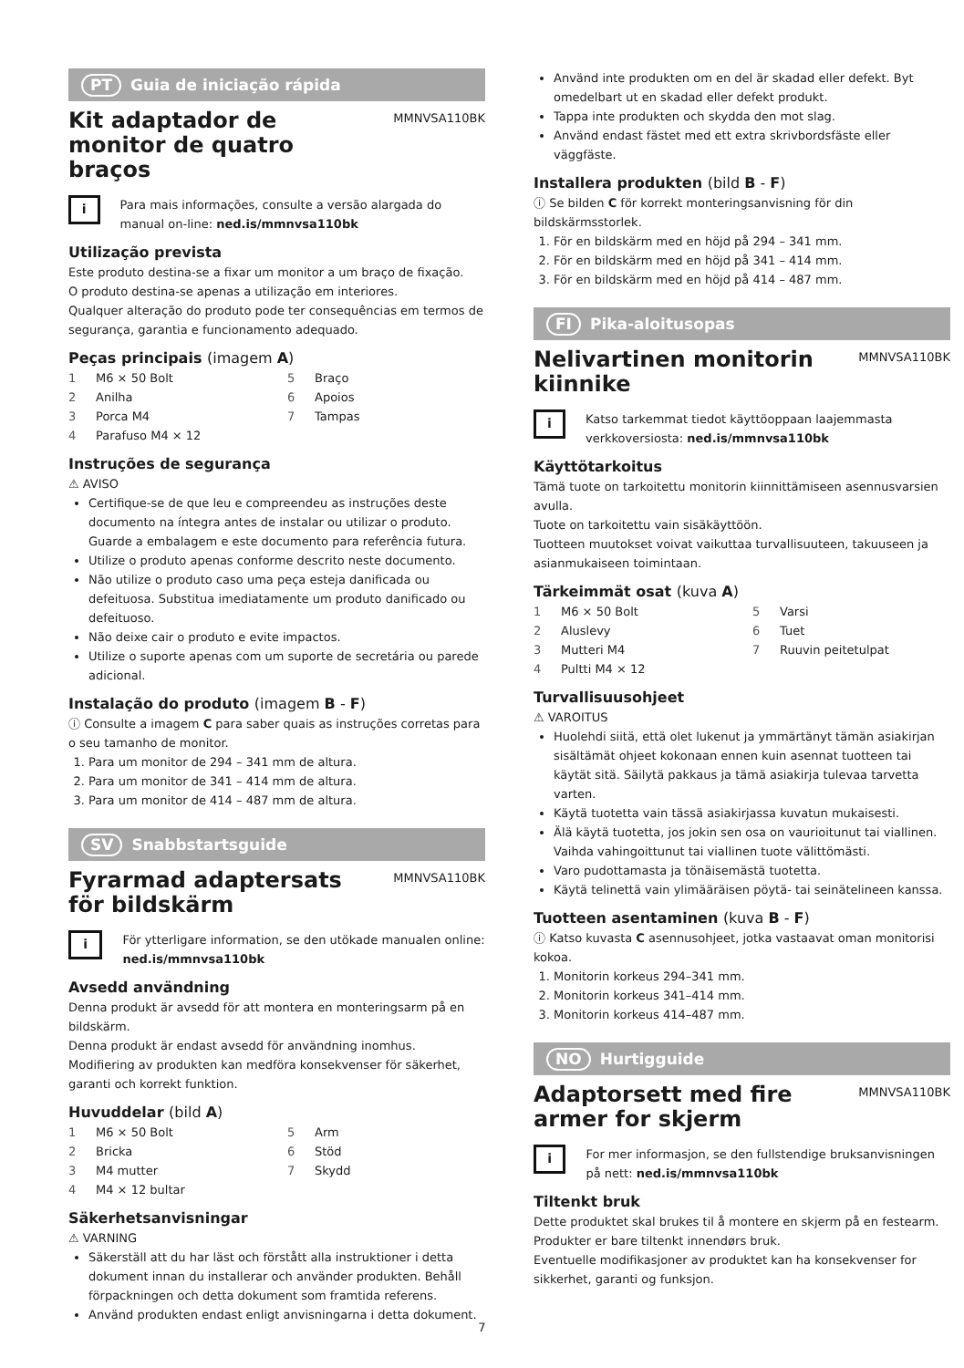PT Guia de iniciação rápida
Kit adaptador de monitor de quatro braços
MMNVSA110BK
i
Para mais informações, consulte a versão alargada do manual on-line: ned.is/mmnvsa110bk
Utilização prevista
Este produto destina-se a fixar um monitor a um braço de fixação.
O produto destina-se apenas a utilização em interiores.
Qualquer alteração do produto pode ter consequências em termos de segurança, garantia e funcionamento adequado.
Peças principais (imagem A)
1 M6 × 50 Bolt
5 Braço
2 Anilha
6 Apoios
3 Porca M4
7 Tampas
4 Parafuso M4 × 12
Instruções de segurança
⚠ AVISO
Certifique-se de que leu e compreendeu as instruções deste documento na íntegra antes de instalar ou utilizar o produto. Guarde a embalagem e este documento para referência futura.
Utilize o produto apenas conforme descrito neste documento.
Não utilize o produto caso uma peça esteja danificada ou defeituosa. Substitua imediatamente um produto danificado ou defeituoso.
Não deixe cair o produto e evite impactos.
Utilize o suporte apenas com um suporte de secretária ou parede adicional.
Instalação do produto (imagem B - F)
ⓘ Consulte a imagem C para saber quais as instruções corretas para o seu tamanho de monitor.
1. Para um monitor de 294 – 341 mm de altura.
2. Para um monitor de 341 – 414 mm de altura.
3. Para um monitor de 414 – 487 mm de altura.
SV Snabbstartsguide
Fyrarmad adaptersats för bildskärm
MMNVSA110BK
i
För ytterligare information, se den utökade manualen online: ned.is/mmnvsa110bk
Avsedd användning
Denna produkt är avsedd för att montera en monteringsarm på en bildskärm.
Denna produkt är endast avsedd för användning inomhus.
Modifiering av produkten kan medföra konsekvenser för säkerhet, garanti och korrekt funktion.
Huvuddelar (bild A)
1 M6 × 50 Bolt
5 Arm
2 Bricka
6 Stöd
3 M4 mutter
7 Skydd
4 M4 × 12 bultar
Säkerhetsanvisningar
⚠ VARNING
Säkerställ att du har läst och förstått alla instruktioner i detta dokument innan du installerar och använder produkten. Behåll förpackningen och detta dokument som framtida referens.
Använd produkten endast enligt anvisningarna i detta dokument.
Använd inte produkten om en del är skadad eller defekt. Byt omedelbart ut en skadad eller defekt produkt.
Tappa inte produkten och skydda den mot slag.
Använd endast fästet med ett extra skrivbordsfäste eller väggfäste.
Installera produkten (bild B - F)
ⓘ Se bilden C för korrekt monteringsanvisning för din bildskärmsstorlek.
1. För en bildskärm med en höjd på 294 – 341 mm.
2. För en bildskärm med en höjd på 341 – 414 mm.
3. För en bildskärm med en höjd på 414 – 487 mm.
FI Pika-aloitusopas
Nelivartinen monitorin kiinnike
MMNVSA110BK
i
Katso tarkemmat tiedot käyttöoppaan laajemmasta verkkoversiosta: ned.is/mmnvsa110bk
Käyttötarkoitus
Tämä tuote on tarkoitettu monitorin kiinnittämiseen asennusvarsien avulla.
Tuote on tarkoitettu vain sisäkäyttöön.
Tuotteen muutokset voivat vaikuttaa turvallisuuteen, takuuseen ja asianmukaiseen toimintaan.
Tärkeimmät osat (kuva A)
1 M6 × 50 Bolt
5 Varsi
2 Aluslevy
6 Tuet
3 Mutteri M4
7 Ruuvin peitetulpat
4 Pultti M4 × 12
Turvallisuusohjeet
⚠ VAROITUS
Huolehdi siitä, että olet lukenut ja ymmärtänyt tämän asiakirjan sisältämät ohjeet kokonaan ennen kuin asennat tuotteen tai käytät sitä. Säilytä pakkaus ja tämä asiakirja tulevaa tarvetta varten.
Käytä tuotetta vain tässä asiakirjassa kuvatun mukaisesti.
Älä käytä tuotetta, jos jokin sen osa on vaurioitunut tai viallinen. Vaihda vahingoittunut tai viallinen tuote välittömästi.
Varo pudottamasta ja tönäisemästä tuotetta.
Käytä telinettä vain ylimääräisen pöytä- tai seinätelineen kanssa.
Tuotteen asentaminen (kuva B - F)
ⓘ Katso kuvasta C asennusohjeet, jotka vastaavat oman monitorisi kokoa.
1. Monitorin korkeus 294–341 mm.
2. Monitorin korkeus 341–414 mm.
3. Monitorin korkeus 414–487 mm.
NO Hurtigguide
Adaptorsett med fire armer for skjerm
MMNVSA110BK
i
For mer informasjon, se den fullstendige bruksanvisningen på nett: ned.is/mmnvsa110bk
Tiltenkt bruk
Dette produktet skal brukes til å montere en skjerm på en festearm.
Produkter er bare tiltenkt innendørs bruk.
Eventuelle modifikasjoner av produktet kan ha konsekvenser for sikkerhet, garanti og funksjon.
7